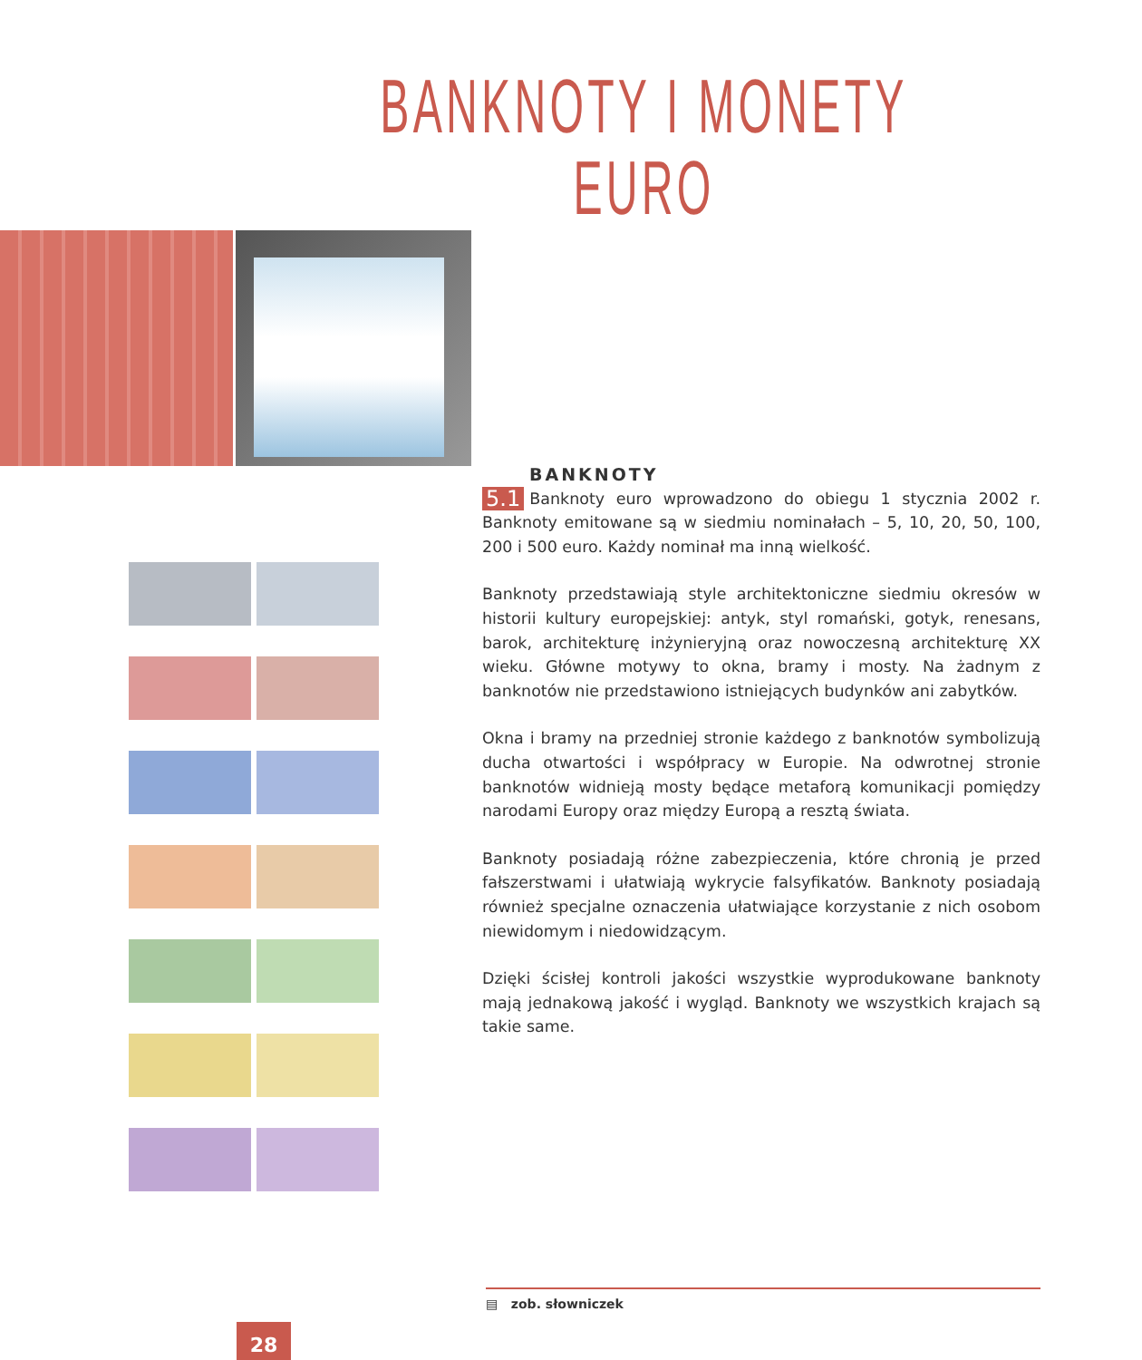BANKNOTY I MONETY EURO
BANKNOTY
5.1 Banknoty euro wprowadzono do obiegu 1 stycznia 2002 r. Banknoty emitowane są w siedmiu nominałach – 5, 10, 20, 50, 100, 200 i 500 euro. Każdy nominał ma inną wielkość.
Banknoty przedstawiają style architektoniczne siedmiu okresów w historii kultury europejskiej: antyk, styl romański, gotyk, renesans, barok, architekturę inżynieryjną oraz nowoczesną architekturę XX wieku. Główne motywy to okna, bramy i mosty. Na żadnym z banknotów nie przedstawiono istniejących budynków ani zabytków.
Okna i bramy na przedniej stronie każdego z banknotów symbolizują ducha otwartości i współpracy w Europie. Na odwrotnej stronie banknotów widnieją mosty będące metaforą komunikacji pomiędzy narodami Europy oraz między Europą a resztą świata.
Banknoty posiadają różne zabezpieczenia, które chronią je przed fałszerstwami i ułatwiają wykrycie falsyfikatów. Banknoty posiadają również specjalne oznaczenia ułatwiające korzystanie z nich osobom niewidomym i niedowidzącym.
Dzięki ścisłej kontroli jakości wszystkie wyprodukowane banknoty mają jednakową jakość i wygląd. Banknoty we wszystkich krajach są takie same.
▤ zob. słowniczek
28